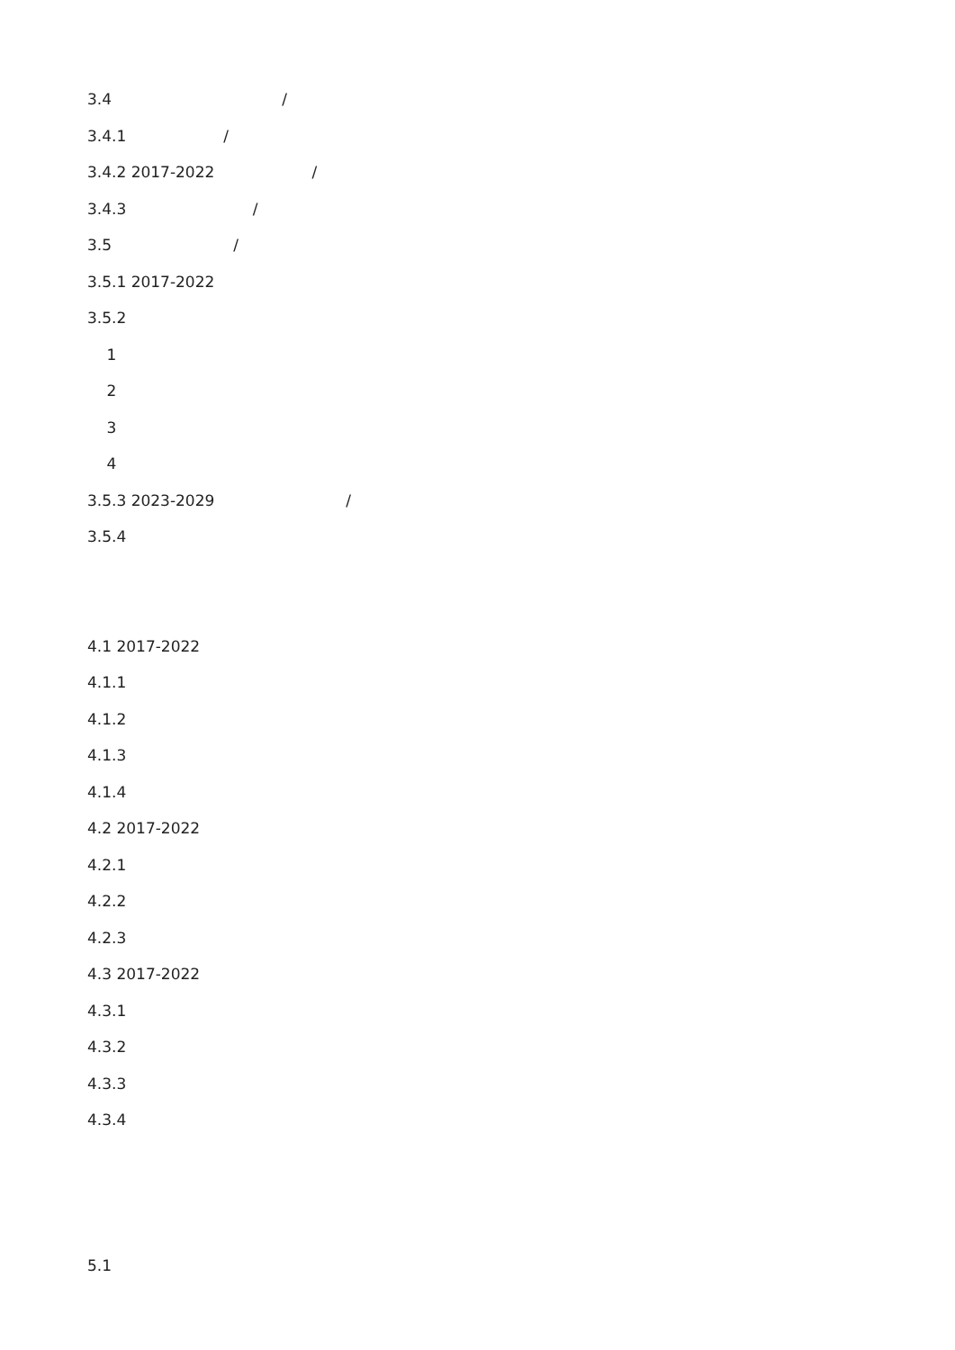3.4 /
3.4.1 /
3.4.2 2017-2022 /
3.4.3 /
3.5 /
3.5.1 2017-2022
3.5.2
1
2
3
4
3.5.3 2023-2029 /
3.5.4
4.1 2017-2022
4.1.1
4.1.2
4.1.3
4.1.4
4.2 2017-2022
4.2.1
4.2.2
4.2.3
4.3 2017-2022
4.3.1
4.3.2
4.3.3
4.3.4
5.1